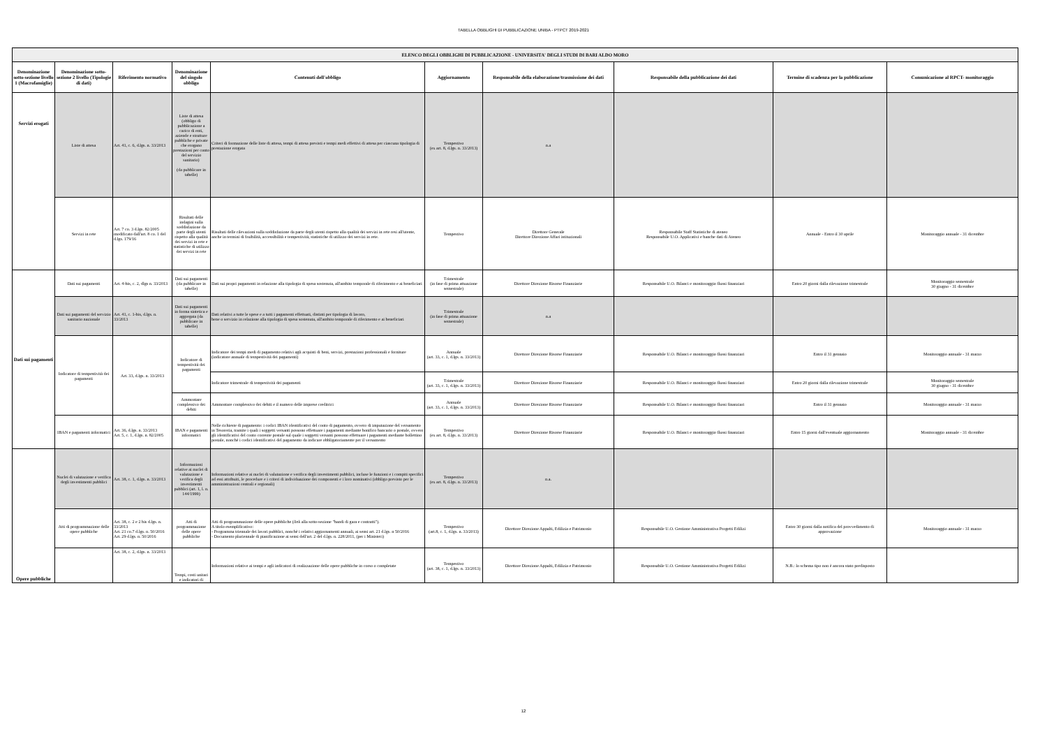TABELLA OBBLIGHI DI PUBBLICAZIONE UNIBA - PTPCT 2019-2021
| ELENCO DEGLI OBBLIGHI DI PUBBLICAZIONE - UNIVERSITA' DEGLI STUDI DI BARI ALDO MORO | | | | | | | | | |
| --- | --- | --- | --- | --- | --- | --- | --- | --- | --- |
| Denominazione sotto-sezione livello 1 (Macrofamiglie) | Denominazione sotto-sezione 2 livello (Tipologie di dati) | Riferimento normativo | Denominazione del singolo obbligo | Contenuti dell'obbligo | Aggiornamento | Responsabile della elaborazione/trasmissione dei dati | Responsabile della pubblicazione dei dati | Termine di scadenza per la pubblicazione | Comunicazione al RPCT- monitoraggio |
| Servizi erogati | Liste di attesa | Art. 41, c. 6, d.lgs. n. 33/2013 | Liste di attesa (obbligo di pubblicazione a carico di enti, aziende e strutture pubbliche e private che erogano prestazioni per conto del servizio sanitario) (da pubblicare in tabelle) | Criteri di formazione delle liste di attesa, tempi di attesa previsti e tempi medi effettivi di attesa per ciascuna tipologia di prestazione erogata | Tempestivo (ex art. 8, d.lgs. n. 33/2013) | n.a | | | |
| | Servizi in rete | Art. 7 co. 3 d.lgs. 82/2005 modificato dall'art. 8 co. 1 del d.lgs. 179/16 | Risultati delle indagini sulla soddisfazione da parte degli utenti rispetto alla qualità dei servizi in rete e statistiche di utilizzo dei servizi in rete | Risultati delle rilevazioni sulla soddisfazione da parte degli utenti rispetto alla qualità dei servizi in rete resi all'utente, anche in termini di fruibilità, accessibilità e tempestività, statistiche di utilizzo dei servizi in rete. | Tempestivo | Direttore Generale Direttore Direzione Affari istituzionali | Responsabile Staff Statistiche di ateneo Responsabile U.O. Applicativi e banche dati di Ateneo | Annuale - Entro il 30 aprile | Monitoraggio annuale - 31 dicembre |
| Dati sui pagamenti | Dati sui pagamenti | Art. 4-bis, c. 2, dlgs n. 33/2013 | Dati sui pagamenti (da pubblicare in tabelle) | Dati sui propri pagamenti in relazione alla tipologia di spesa sostenuta, all'ambito temporale di riferimento e ai beneficiari | Trimestrale (in fase di prima attuazione semestrale) | Direttore Direzione Risorse Finanziarie | Responsabile U.O. Bilanci e monitoraggio flussi finanziari | Entro 20 giorni dalla rilevazione trimestrale | Monitoraggio semestrale 30 giugno - 31 dicembre |
| | Dati sui pagamenti del servizio sanitario nazionale | Art. 41, c. 1-bis, d.lgs. n. 33/2013 | Dati sui pagamenti in forma sintetica e aggregata (da pubblicare in tabelle) | Dati relativi a tutte le spese e a tutti i pagamenti effettuati, distinti per tipologia di lavoro, bene o servizio in relazione alla tipologia di spesa sostenuta, all'ambito temporale di riferimento e ai beneficiari | Trimestrale (in fase di prima attuazione semestrale) | n.a | | | |
| | Indicatore di tempestività dei pagamenti | Art. 33, d.lgs. n. 33/2013 | Indicatore di tempestività dei pagamenti | Indicatore dei tempi medi di pagamento relativi agli acquisti di beni, servizi, prestazioni professionali e forniture (indicatore annuale di tempestività dei pagamenti) | Annuale (art. 33, c. 1, d.lgs. n. 33/2013) | Direttore Direzione Risorse Finanziarie | Responsabile U.O. Bilanci e monitoraggio flussi finanziari | Entro il 31 gennaio | Monitoraggio annuale - 31 marzo |
| | | | | Indicatore trimestrale di tempestività dei pagamenti | Trimestrale (art. 33, c. 1, d.lgs. n. 33/2013) | Direttore Direzione Risorse Finanziarie | Responsabile U.O. Bilanci e monitoraggio flussi finanziari | Entro 20 giorni dalla rilevazione trimestrale | Monitoraggio semestrale 30 giugno - 31 dicembre |
| | | | Ammontare complessivo dei debiti | Ammontare complessivo dei debiti e il numero delle imprese creditrici | Annuale (art. 33, c. 1, d.lgs. n. 33/2013) | Direttore Direzione Risorse Finanziarie | Responsabile U.O. Bilanci e monitoraggio flussi finanziari | Entro il 31 gennaio | Monitoraggio annuale - 31 marzo |
| | IBAN e pagamenti informatici | Art. 36, d.lgs. n. 33/2013 Art. 5, c. 1, d.lgs. n. 82/2005 | IBAN e pagamenti informatici | Nelle richieste di pagamento: i codici IBAN identificativi del conto di pagamento, ovvero di imputazione del versamento in Tesoreria, tramite i quali i soggetti versanti possono effettuare i pagamenti mediante bonifico bancario o postale, ovvero gli identificativi del conto corrente postale sul quale i soggetti versanti possono effettuare i pagamenti mediante bollettino postale, nonchè i codici identificativi del pagamento da indicare obbligatoriamente per il versamento | Tempestivo (ex art. 8, d.lgs. n. 33/2013) | Direttore Direzione Risorse Finanziarie | Responsabile U.O. Bilanci e monitoraggio flussi finanziari | Entro 15 giorni dall'eventuale aggiornamento | Monitoraggio annuale - 31 dicembre |
| Opere pubbliche | Nuclei di valutazione e verifica degli investimenti pubblici | Art. 38, c. 1, d.lgs. n. 33/2013 | Informazioni relative ai nuclei di valutazione e verifica degli investimenti pubblici (art. 1, l. n. 144/1999) | Informazioni relative ai nuclei di valutazione e verifica degli investimenti pubblici, incluse le funzioni e i compiti specifici ad essi attribuiti, le procedure e i criteri di individuazione dei componenti e i loro nominativi (obbligo previsto per le amministrazioni centrali e regionali) | Tempestivo (ex art. 8, d.lgs. n. 33/2013) | n.a. | | | |
| | Atti di programmazione delle opere pubbliche | Art. 38, c. 2 e 2 bis d.lgs. n. 33/2013 Art. 21 co.7 d.lgs. n. 50/2016 Art. 29 d.lgs. n. 50/2016 | Atti di programmazione delle opere pubbliche | Atti di programmazione delle opere pubbliche ( link alla sotto-sezione "bandi di gara e contratti"). A titolo esemplificativo: - Programma triennale dei lavori pubblici, nonchè i relativi aggiornamenti annuali, ai sensi art. 21 d.lgs. n 50/2016 - Documento pluriennale di pianificazione ai sensi dell'art. 2 del d.lgs. n. 228/2011, (per i Ministeri) | Tempestivo (art.8, c. 1, d.lgs. n. 33/2013) | Direttore Direzione Appalti, Edilizia e Patrimonio | Responsabile U.O. Gestione Amministrativa Progetti Edilizi | Entro 30 giorni dalla notifica del provvedimento di approvazione | Monitoraggio annuale - 31 marzo |
| | | Art. 38, c. 2, d.lgs. n. 33/2013 | Tempi, costi unitari e indicatori di | Informazioni relative ai tempi e agli indicatori di realizzazione delle opere pubbliche in corso o completate | Tempestivo (art. 38, c. 1, d.lgs. n. 33/2013) | Direttore Direzione Appalti, Edilizia e Patrimonio | Responsabile U.O. Gestione Amministrativa Progetti Edilizi | N.B.: lo schema tipo non è ancora stato predisposto | |
12